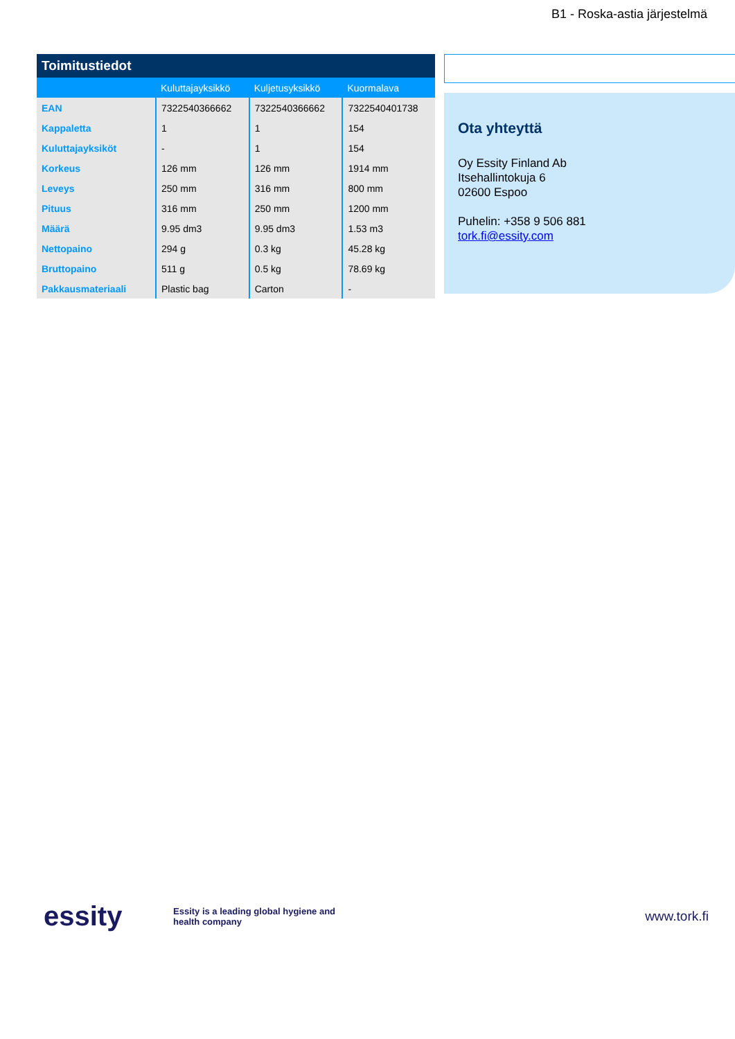B1 - Roska-astia järjestelmä
| Toimitustiedot | | | |
| --- | --- | --- | --- |
| | Kuluttajayksikkö | Kuljetusyksikkö | Kuormalava |
| EAN | 7322540366662 | 7322540366662 | 7322540401738 |
| Kappaletta | 1 | 1 | 154 |
| Kuluttajayksiköt | - | 1 | 154 |
| Korkeus | 126 mm | 126 mm | 1914 mm |
| Leveys | 250 mm | 316 mm | 800 mm |
| Pituus | 316 mm | 250 mm | 1200 mm |
| Määrä | 9.95 dm3 | 9.95 dm3 | 1.53 m3 |
| Nettopaino | 294 g | 0.3 kg | 45.28 kg |
| Bruttopaino | 511 g | 0.5 kg | 78.69 kg |
| Pakkausmateriaali | Plastic bag | Carton | - |
Ota yhteyttä
Oy Essity Finland Ab
Itsehallintokuja 6
02600 Espoo
Puhelin: +358 9 506 881
tork.fi@essity.com
essity
Essity is a leading global hygiene and health company
www.tork.fi